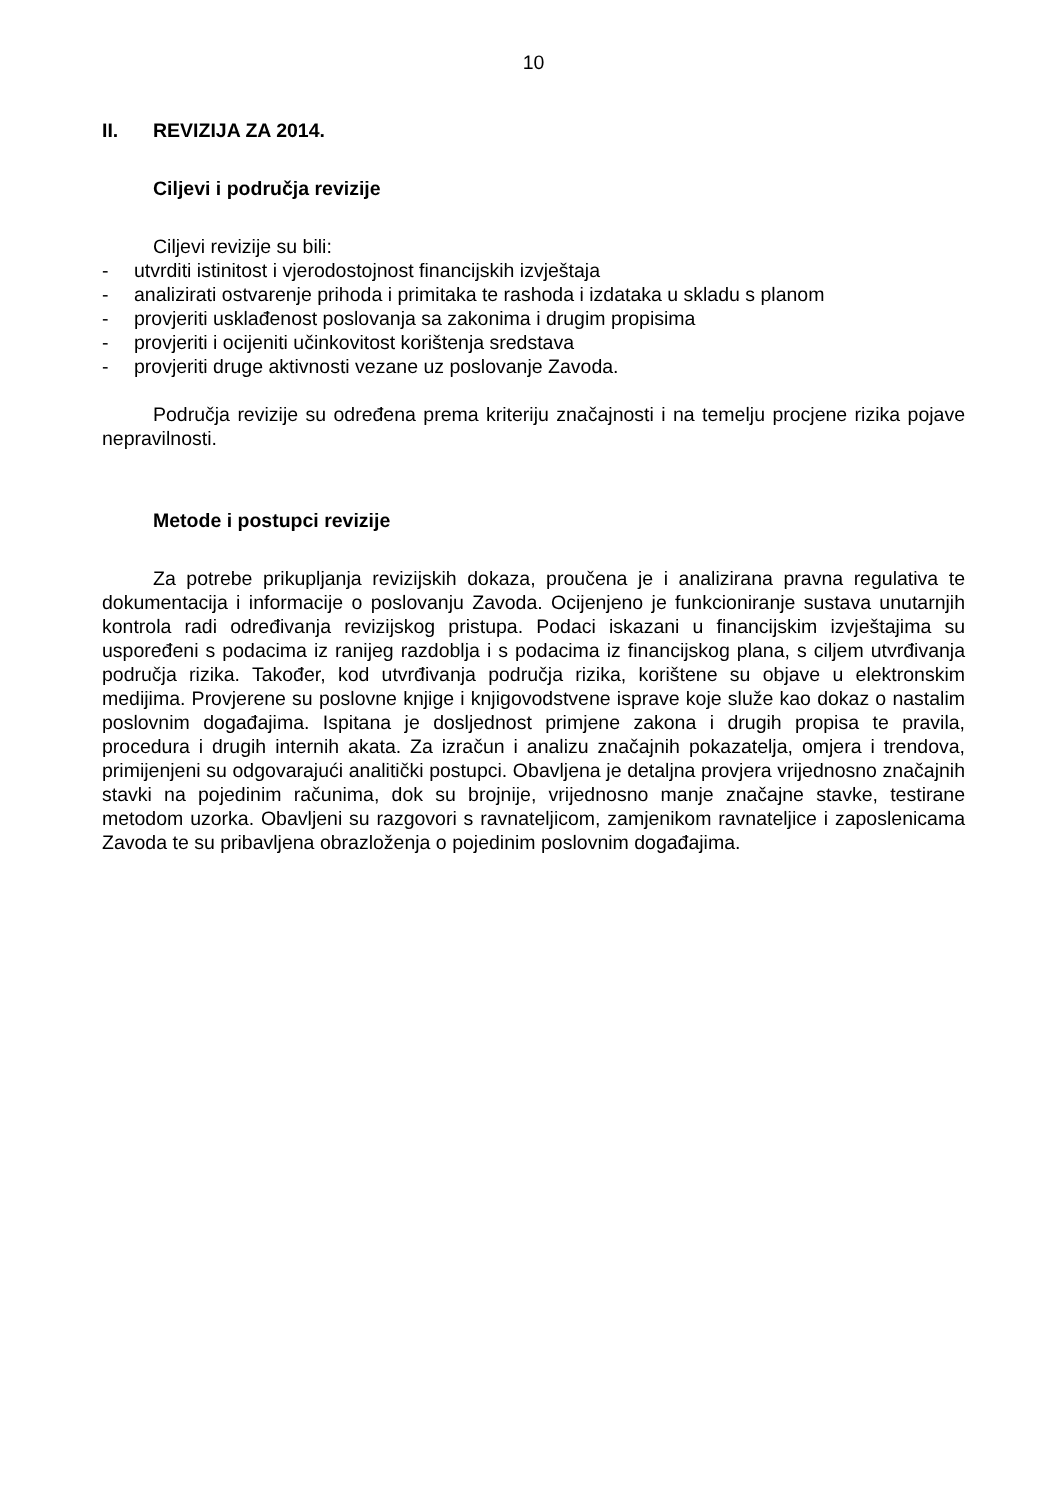10
II. REVIZIJA ZA 2014.
Ciljevi i područja revizije
Ciljevi revizije su bili:
- utvrditi istinitost i vjerodostojnost financijskih izvještaja
- analizirati ostvarenje prihoda i primitaka te rashoda i izdataka u skladu s planom
- provjeriti usklađenost poslovanja sa zakonima i drugim propisima
- provjeriti i ocijeniti učinkovitost korištenja sredstava
- provjeriti druge aktivnosti vezane uz poslovanje Zavoda.
Područja revizije su određena prema kriteriju značajnosti i na temelju procjene rizika pojave nepravilnosti.
Metode i postupci revizije
Za potrebe prikupljanja revizijskih dokaza, proučena je i analizirana pravna regulativa te dokumentacija i informacije o poslovanju Zavoda. Ocijenjeno je funkcioniranje sustava unutarnjih kontrola radi određivanja revizijskog pristupa. Podaci iskazani u financijskim izvještajima su uspoređeni s podacima iz ranijeg razdoblja i s podacima iz financijskog plana, s ciljem utvrđivanja područja rizika. Također, kod utvrđivanja područja rizika, korištene su objave u elektronskim medijima. Provjerene su poslovne knjige i knjigovodstvene isprave koje služe kao dokaz o nastalim poslovnim događajima. Ispitana je dosljednost primjene zakona i drugih propisa te pravila, procedura i drugih internih akata. Za izračun i analizu značajnih pokazatelja, omjera i trendova, primijenjeni su odgovarajući analitički postupci. Obavljena je detaljna provjera vrijednosno značajnih stavki na pojedinim računima, dok su brojnije, vrijednosno manje značajne stavke, testirane metodom uzorka. Obavljeni su razgovori s ravnateljicom, zamjenikom ravnateljice i zaposlenicama Zavoda te su pribavljena obrazloženja o pojedinim poslovnim događajima.